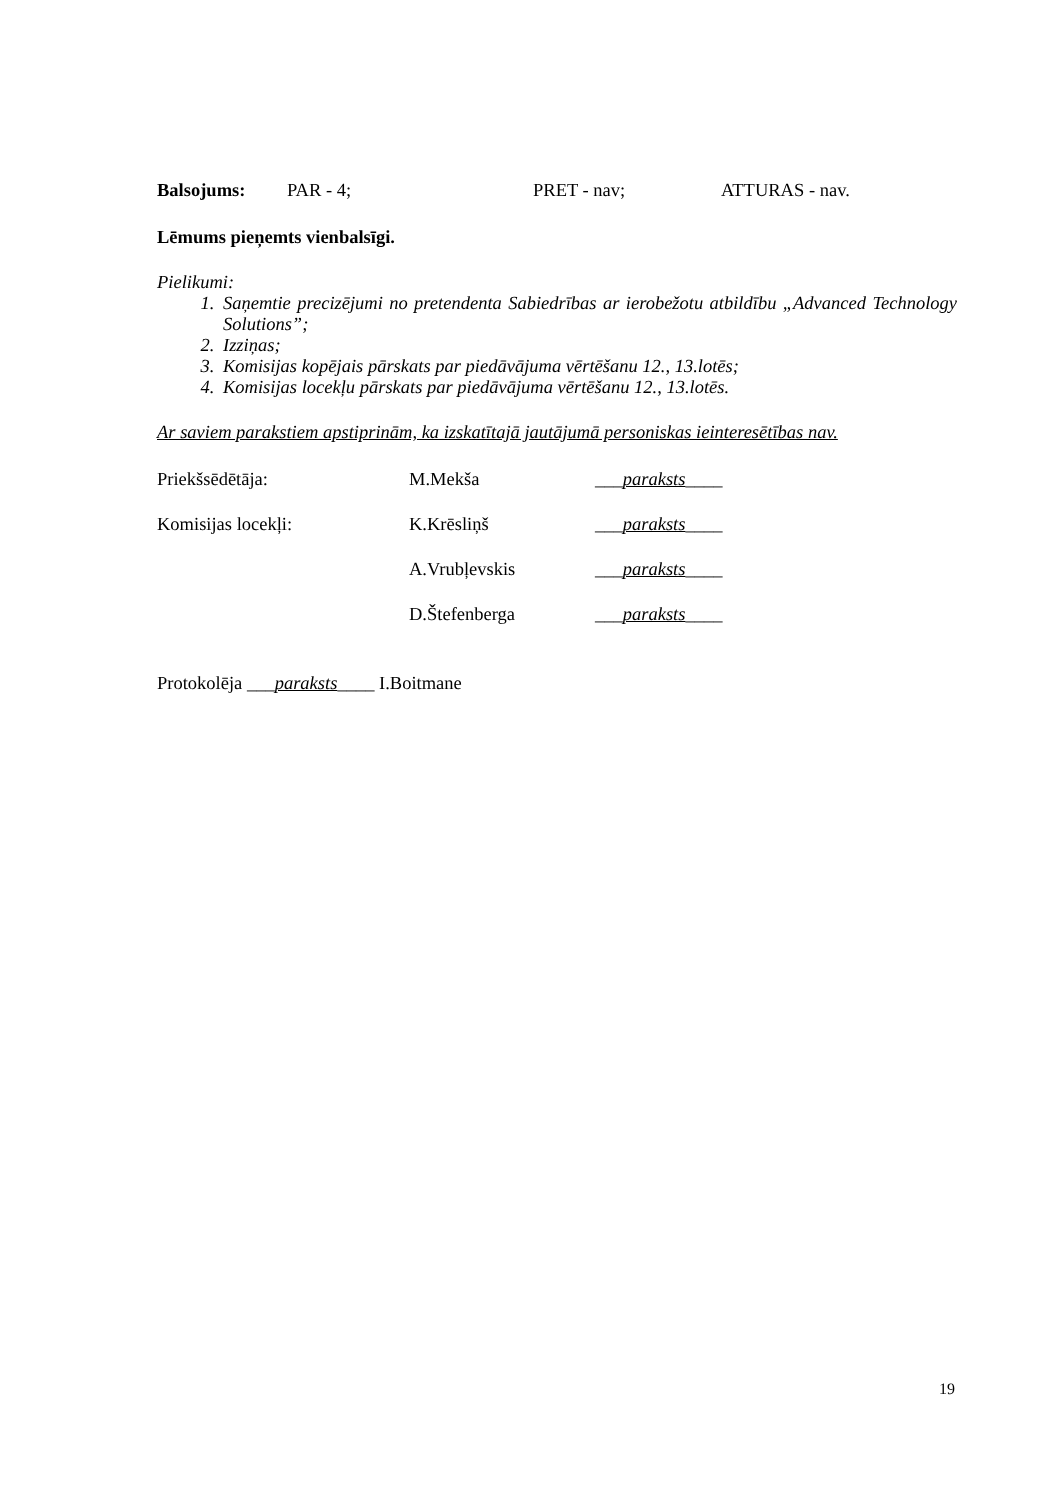Balsojums: PAR - 4; PRET - nav; ATTURAS - nav.
Lēmums pieņemts vienbalsīgi.
Pielikumi:
1. Saņemtie precizējumi no pretendenta Sabiedrības ar ierobežotu atbildību „Advanced Technology Solutions”;
2. Izziņas;
3. Komisijas kopējais pārskats par piedāvājuma vērtēšanu 12., 13.lotēs;
4. Komisijas locekļu pārskats par piedāvājuma vērtēšanu 12., 13.lotēs.
Ar saviem parakstiem apstiprinām, ka izskatītajā jautājumā personiskas ieinteresētības nav.
Priekšsēdētāja: M.Mekša ___paraksts____
Komisijas locekļi: K.Krēsliņš ___paraksts____
A.Vrubļevskis ___paraksts____
D.Štefenberga ___paraksts____
Protokolēja ___paraksts____ I.Boitmane
19